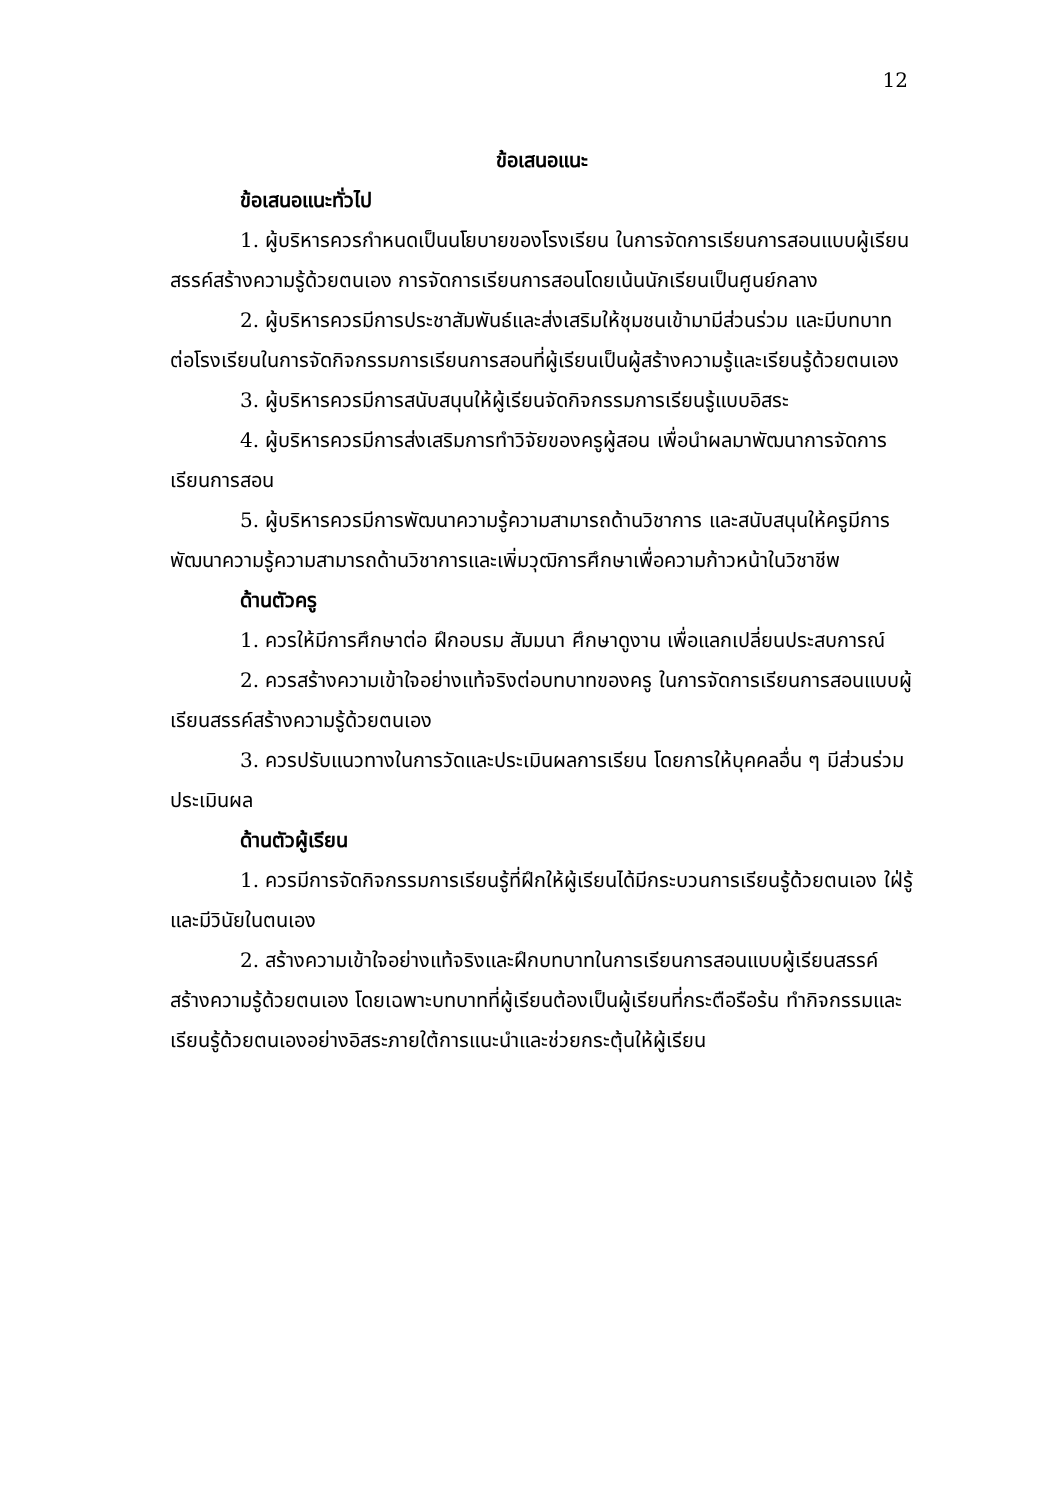12
ข้อเสนอแนะ
ข้อเสนอแนะทั่วไป
1. ผู้บริหารควรกำหนดเป็นนโยบายของโรงเรียน ในการจัดการเรียนการสอนแบบผู้เรียนสรรค์สร้างความรู้ด้วยตนเอง การจัดการเรียนการสอนโดยเน้นนักเรียนเป็นศูนย์กลาง
2. ผู้บริหารควรมีการประชาสัมพันธ์และส่งเสริมให้ชุมชนเข้ามามีส่วนร่วม และมีบทบาทต่อโรงเรียนในการจัดกิจกรรมการเรียนการสอนที่ผู้เรียนเป็นผู้สร้างความรู้และเรียนรู้ด้วยตนเอง
3. ผู้บริหารควรมีการสนับสนุนให้ผู้เรียนจัดกิจกรรมการเรียนรู้แบบอิสระ
4. ผู้บริหารควรมีการส่งเสริมการทำวิจัยของครูผู้สอน เพื่อนำผลมาพัฒนาการจัดการเรียนการสอน
5. ผู้บริหารควรมีการพัฒนาความรู้ความสามารถด้านวิชาการ และสนับสนุนให้ครูมีการพัฒนาความรู้ความสามารถด้านวิชาการและเพิ่มวุฒิการศึกษาเพื่อความก้าวหน้าในวิชาชีพ
ด้านตัวครู
1. ควรให้มีการศึกษาต่อ ฝึกอบรม สัมมนา ศึกษาดูงาน เพื่อแลกเปลี่ยนประสบการณ์
2. ควรสร้างความเข้าใจอย่างแท้จริงต่อบทบาทของครู ในการจัดการเรียนการสอนแบบผู้เรียนสรรค์สร้างความรู้ด้วยตนเอง
3. ควรปรับแนวทางในการวัดและประเมินผลการเรียน โดยการให้บุคคลอื่น ๆ มีส่วนร่วมประเมินผล
ด้านตัวผู้เรียน
1. ควรมีการจัดกิจกรรมการเรียนรู้ที่ฝึกให้ผู้เรียนได้มีกระบวนการเรียนรู้ด้วยตนเอง ใฝ่รู้ และมีวินัยในตนเอง
2. สร้างความเข้าใจอย่างแท้จริงและฝึกบทบาทในการเรียนการสอนแบบผู้เรียนสรรค์สร้างความรู้ด้วยตนเอง โดยเฉพาะบทบาทที่ผู้เรียนต้องเป็นผู้เรียนที่กระตือรือร้น ทำกิจกรรมและเรียนรู้ด้วยตนเองอย่างอิสระภายใต้การแนะนำและช่วยกระตุ้นให้ผู้เรียน